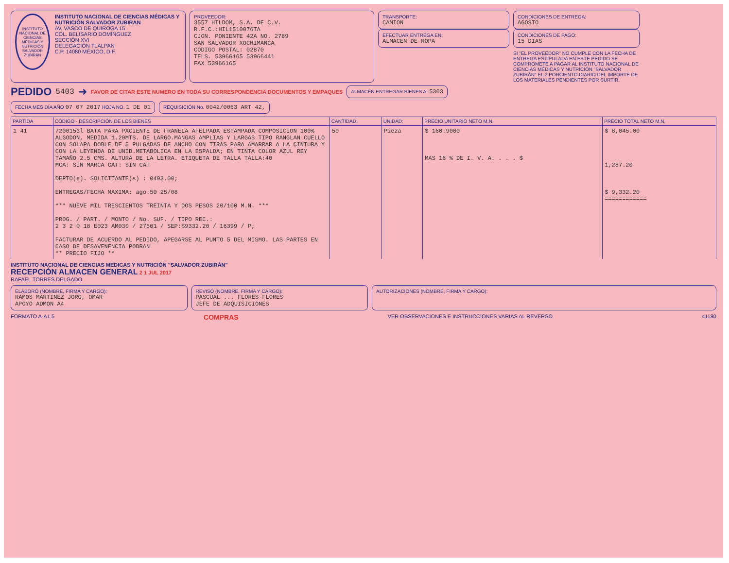INSTITUTO NACIONAL DE CIENCIAS MÉDICAS Y NUTRICIÓN SALVADOR ZUBIRÁN
INSTITUTO NACIONAL DE CIENCIAS MÉDICAS Y NUTRICIÓN SALVADOR ZUBIRAN
AV. VASCO DE QUIROGA 15
COL. BELISARIO DOMÍNGUEZ
SECCIÓN XVI
DELEGACIÓN TLALPAN
C.P. 14080 MÉXICO, D.F.
PROVEEDOR:
3557 HILDOM, S.A. DE C.V.
R.F.C.:HIL1510076TA
CJON. PONIENTE 42A NO. 2789
SAN SALVADOR XOCHIMANCA
CODIGO POSTAL: 02870
TELS. 53966165 53966441
FAX 53966165
TRANSPORTE:
CAMION
EFECTUAR ENTREGA EN:
ALMACEN DE ROPA
CONDICIONES DE ENTREGA:
AGOSTO
CONDICIONES DE PAGO:
15 DIAS
SI "EL PROVEEDOR" NO CUMPLE CON LA FECHA DE ENTREGA ESTIPULADA EN ESTE PEDIDO SE COMPROMETE A PAGAR AL INSTITUTO NACIONAL DE CIENCIAS MÉDICAS Y NUTRICIÓN "SALVADOR ZUBIRÁN" EL 2 PORCIENTO DIARIO DEL IMPORTE DE LOS MATERIALES PENDIENTES POR SURTIR.
PEDIDO
5403 ➜ FAVOR DE CITAR ESTE NUMERO EN TODA SU CORRESPONDENCIA DOCUMENTOS Y EMPAQUES
ALMACÉN ENTREGAR BIENES A: 5303
FECHA MES DÍA AÑO 07 07 2017 HOJA NO. 1 DE 01
REQUISICIÓN No. 0042/0063 ART 42,
| PARTIDA | CÓDIGO - DESCRIPCIÓN DE LOS BIENES | CANTIDAD: | UNIDAD: | PRECIO UNITARIO NETO M.N. | PRECIO TOTAL NETO M.N. |
| --- | --- | --- | --- | --- | --- |
| 1 41 | 7200153l BATA PARA PACIENTE DE FRANELA AFELPADA ESTAMPADA COMPOSICION 100% ALGODON, MEDIDA 1.20MTS. DE LARGO.MANGAS AMPLIAS Y LARGAS TIPO RANGLAN CUELLO CON SOLAPA DOBLE DE 5 PULGADAS DE ANCHO CON TIRAS PARA AMARRAR A LA CINTURA Y CON LA LEYENDA DE UNID.METABOLICA EN LA ESPALDA; EN TINTA COLOR AZUL REY TAMAÑO 2.5 CMS. ALTURA DE LA LETRA. ETIQUETA DE TALLA TALLA:40 MCA: SIN MARCA CAT: SIN CAT DEPTO(s). SOLICITANTE(s) : 0403.00; ENTREGAS/FECHA MAXIMA: ago:50 25/08 *** NUEVE MIL TRESCIENTOS TREINTA Y DOS PESOS 20/100 M.N. *** PROG. / PART. / MONTO / No. SUF. / TIPO REC.: 2 3 2 0 18 E023 AM030 / 27501 / SEP:$9332.20 / 16399 / P; FACTURAR DE ACUERDO AL PEDIDO, APEGARSE AL PUNTO 5 DEL MISMO. LAS PARTES EN CASO DE DESAVENENCIA PODRAN ** PRECIO FIJO ** | 50 | Pieza | $ 160.9000 MAS 16 % DE I. V. A. . . . $ | $ 8,045.00 1,287.20 $ 9,332.20 ============ |
INSTITUTO NACIONAL DE CIENCIAS MEDICAS Y NUTRICIÓN "SALVADOR ZUBIRÁN"
RECEPCIÓN ALMACEN GENERAL 2 1 JUL 2017
RAFAEL TORRES DELGADO
ELABORÓ (NOMBRE, FIRMA Y CARGO):
RAMOS MARTINEZ JORG, OMAR
APOYO ADMON A4
REVISÓ (NOMBRE, FIRMA Y CARGO):
PASCUAL ... FLORES FLORES
JEFE DE ADQUISICIONES
AUTORIZACIONES (NOMBRE, FIRMA Y CARGO):
FORMATO A-A1.5 COMPRAS VER OBSERVACIONES E INSTRUCCIONES VARIAS AL REVERSO 41180